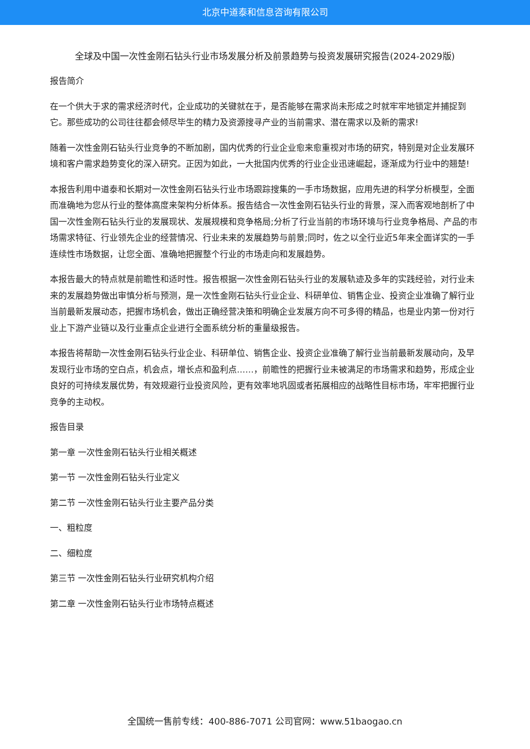北京中道泰和信息咨询有限公司
全球及中国一次性金刚石钻头行业市场发展分析及前景趋势与投资发展研究报告(2024-2029版)
报告简介
在一个供大于求的需求经济时代，企业成功的关键就在于，是否能够在需求尚未形成之时就牢牢地锁定并捕捉到它。那些成功的公司往往都会倾尽毕生的精力及资源搜寻产业的当前需求、潜在需求以及新的需求!
随着一次性金刚石钻头行业竞争的不断加剧，国内优秀的行业企业愈来愈重视对市场的研究，特别是对企业发展环境和客户需求趋势变化的深入研究。正因为如此，一大批国内优秀的行业企业迅速崛起，逐渐成为行业中的翘楚!
本报告利用中道泰和长期对一次性金刚石钻头行业市场跟踪搜集的一手市场数据，应用先进的科学分析模型，全面而准确地为您从行业的整体高度来架构分析体系。报告结合一次性金刚石钻头行业的背景，深入而客观地剖析了中国一次性金刚石钻头行业的发展现状、发展规模和竞争格局;分析了行业当前的市场环境与行业竞争格局、产品的市场需求特征、行业领先企业的经营情况、行业未来的发展趋势与前景;同时，佐之以全行业近5年来全面详实的一手连续性市场数据，让您全面、准确地把握整个行业的市场走向和发展趋势。
本报告最大的特点就是前瞻性和适时性。报告根据一次性金刚石钻头行业的发展轨迹及多年的实践经验，对行业未来的发展趋势做出审慎分析与预测，是一次性金刚石钻头行业企业、科研单位、销售企业、投资企业准确了解行业当前最新发展动态，把握市场机会，做出正确经营决策和明确企业发展方向不可多得的精品，也是业内第一份对行业上下游产业链以及行业重点企业进行全面系统分析的重量级报告。
本报告将帮助一次性金刚石钻头行业企业、科研单位、销售企业、投资企业准确了解行业当前最新发展动向，及早发现行业市场的空白点，机会点，增长点和盈利点……，前瞻性的把握行业未被满足的市场需求和趋势，形成企业良好的可持续发展优势，有效规避行业投资风险，更有效率地巩固或者拓展相应的战略性目标市场，牢牢把握行业竞争的主动权。
报告目录
第一章 一次性金刚石钻头行业相关概述
第一节 一次性金刚石钻头行业定义
第二节 一次性金刚石钻头行业主要产品分类
一、粗粒度
二、细粒度
第三节 一次性金刚石钻头行业研究机构介绍
第二章 一次性金刚石钻头行业市场特点概述
全国统一售前专线：400-886-7071 公司官网：www.51baogao.cn